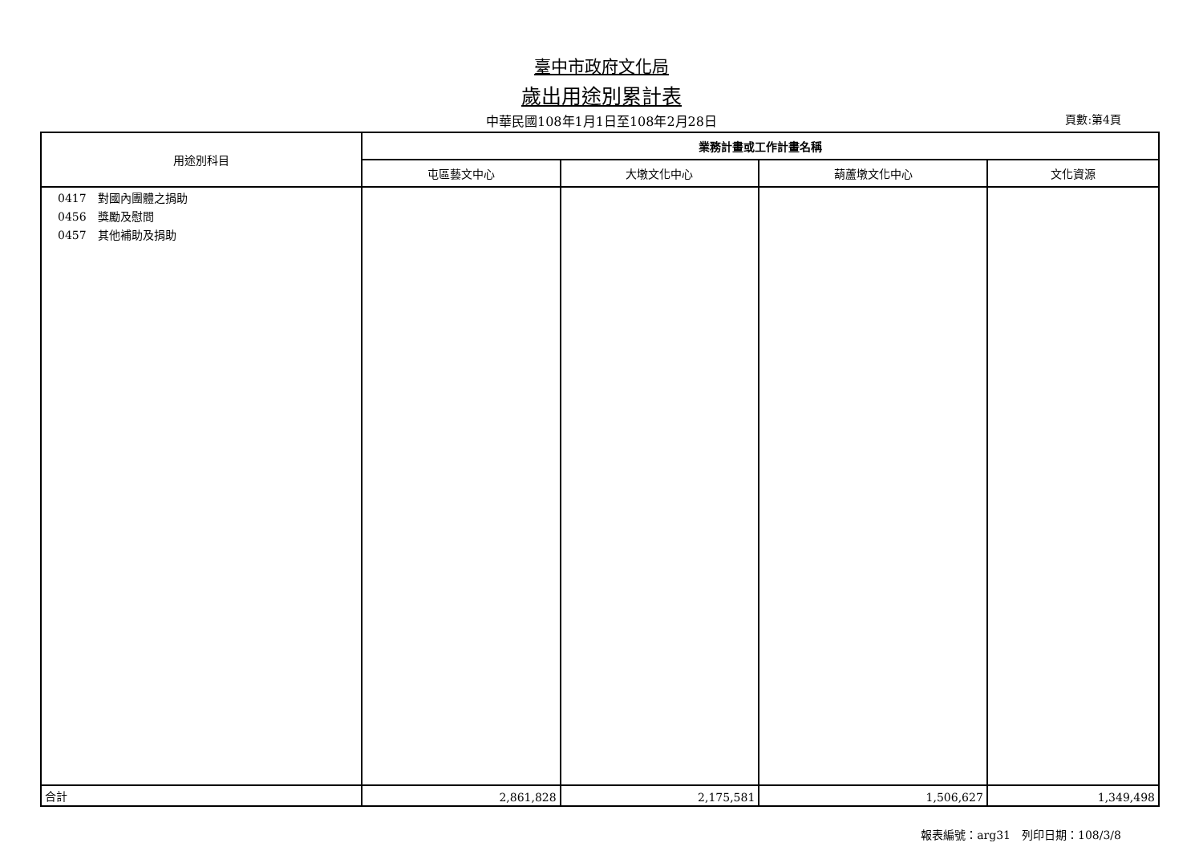臺中市政府文化局
歲出用途別累計表
中華民國108年1月1日至108年2月28日
頁數:第4頁
| 用途別科目 | 業務計畫或工作計畫名稱 | | | |
| --- | --- | --- | --- | --- |
| | 屯區藝文中心 | 大墩文化中心 | 葫蘆墩文化中心 | 文化資源 |
| 0417 對國內團體之捐助 0456 獎勵及慰問 0457 其他補助及捐助 | | | | |
| 合計 | 2,861,828 | 2,175,581 | 1,506,627 | 1,349,498 |
報表編號：arg31　列印日期：108/3/8